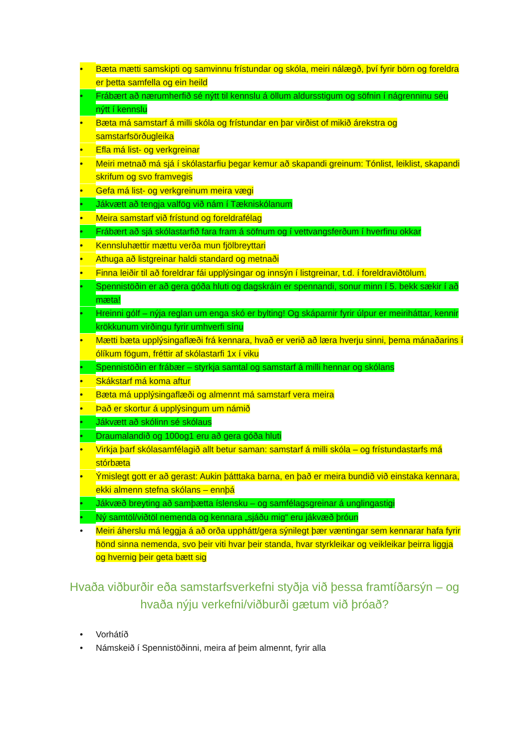• Bæta mætti samskipti og samvinnu frístundar og skóla, meiri nálægð, því fyrir börn og foreldra er þetta samfella og ein heild
• Frábært að nærumherfið sé nýtt til kennslu á öllum aldursstigum og söfnin í nágrenninu séu nýtt í kennslu
• Bæta má samstarf á milli skóla og frístundar en þar virðist of mikið árekstra og samstarfsörðugleika
• Efla má list- og verkgreinar
• Meiri metnað má sjá í skólastarfiu þegar kemur að skapandi greinum: Tónlist, leiklist, skapandi skrifum og svo framvegis
• Gefa má list- og verkgreinum meira vægi
• Jákvætt að tengja valfög við nám í Tækniskólanum
• Meira samstarf við frístund og foreldrafélag
• Frábært að sjá skólastarfið fara fram á söfnum og í vettvangsferðum í hverfinu okkar
• Kennsluhættir mættu verða mun fjölbreyttari
• Athuga að listgreinar haldi standard og metnaði
• Finna leiðir til að foreldrar fái upplýsingar og innsýn í listgreinar, t.d. í foreldraviðtölum.
• Spennistöðin er að gera góða hluti og dagskráin er spennandi, sonur minn í 5. bekk sækir í að mæta!
• Hreinni gólf – nýja reglan um enga skó er bylting! Og skáparnir fyrir úlpur er meiriháttar, kennir krökkunum virðingu fyrir umhverfi sínu
• Mætti bæta upplýsingaflæði frá kennara, hvað er verið að læra hverju sinni, þema mánaðarins í ólíkum fögum, fréttir af skólastarfi 1x í viku
• Spennistöðin er frábær – styrkja samtal og samstarf á milli hennar og skólans
• Skákstarf má koma aftur
• Bæta má upplýsingaflæði og almennt má samstarf vera meira
• Það er skortur á upplýsingum um námið
• Jákvætt að skólinn sé skólaus
• Draumalandið og 100og1 eru að gera góða hluti
• Virkja þarf skólasamfélagið allt betur saman: samstarf á milli skóla – og frístundastarfs má stórbæta
• Ýmislegt gott er að gerast: Aukin þátttaka barna, en það er meira bundið við einstaka kennara, ekki almenn stefna skólans – ennþá
• Jákvæð breyting að samþætta íslensku – og samfélagsgreinar á unglingastigi
• Ný samtöl/viðtöl nemenda og kennara „sjáðu mig“ eru jákvæð þróun
• Meiri áherslu má leggja á að orða upphátt/gera sýnilegt þær væntingar sem kennarar hafa fyrir hönd sinna nemenda, svo þeir viti hvar þeir standa, hvar styrkleikar og veikleikar þeirra liggja og hvernig þeir geta bætt sig
Hvaða viðburðir eða samstarfsverkefni styðja við þessa framtíðarsýn – og hvaða nýju verkefni/viðburði gætum við þróað?
• Vorhátíð
• Námskeið í Spennistöðinni, meira af þeim almennt, fyrir alla